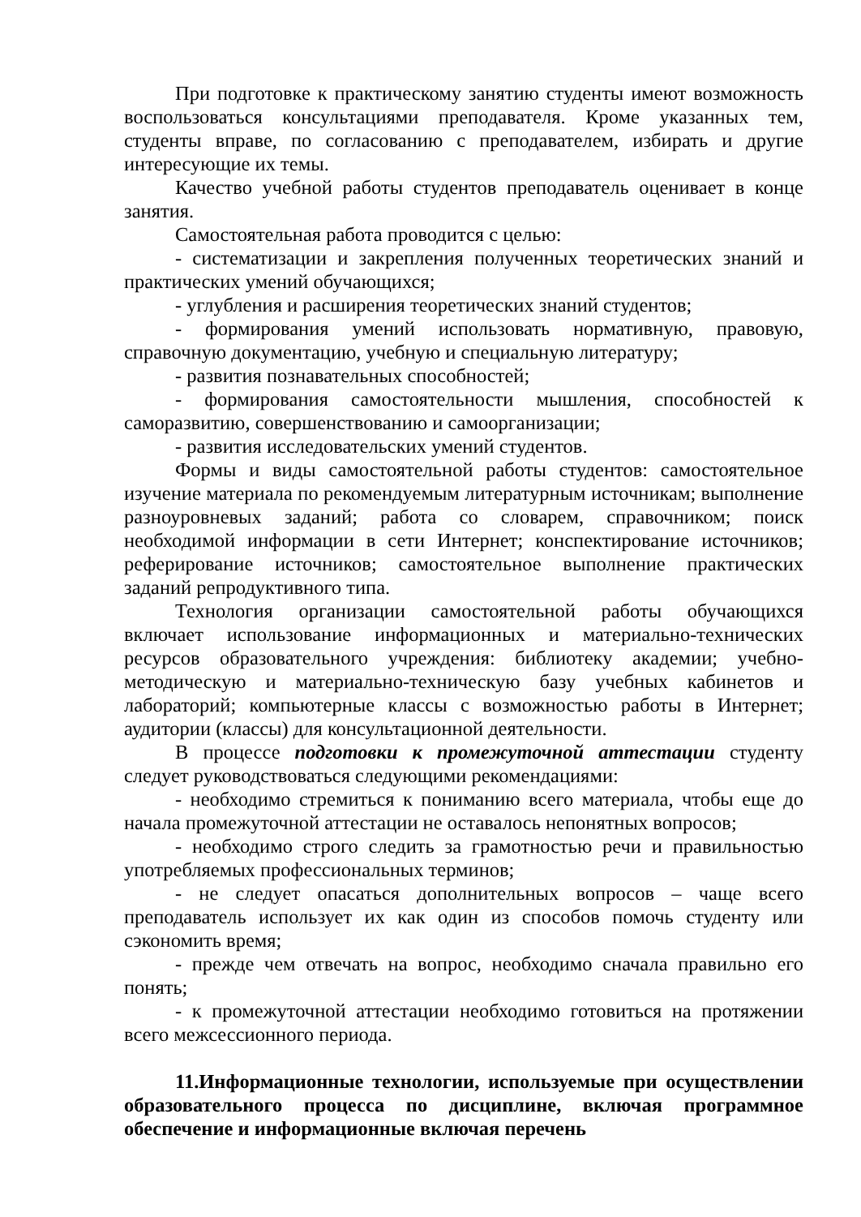При подготовке к практическому занятию студенты имеют возможность воспользоваться консультациями преподавателя. Кроме указанных тем, студенты вправе, по согласованию с преподавателем, избирать и другие интересующие их темы.
Качество учебной работы студентов преподаватель оценивает в конце занятия.
Самостоятельная работа проводится с целью:
- систематизации и закрепления полученных теоретических знаний и практических умений обучающихся;
- углубления и расширения теоретических знаний студентов;
- формирования умений использовать нормативную, правовую, справочную документацию, учебную и специальную литературу;
- развития познавательных способностей;
- формирования самостоятельности мышления, способностей к саморазвитию, совершенствованию и самоорганизации;
- развития исследовательских умений студентов.
Формы и виды самостоятельной работы студентов: самостоятельное изучение материала по рекомендуемым литературным источникам; выполнение разноуровневых заданий; работа со словарем, справочником; поиск необходимой информации в сети Интернет; конспектирование источников; реферирование источников; самостоятельное выполнение практических заданий репродуктивного типа.
Технология организации самостоятельной работы обучающихся включает использование информационных и материально-технических ресурсов образовательного учреждения: библиотеку академии; учебно-методическую и материально-техническую базу учебных кабинетов и лабораторий; компьютерные классы с возможностью работы в Интернет; аудитории (классы) для консультационной деятельности.
В процессе подготовки к промежуточной аттестации студенту следует руководствоваться следующими рекомендациями:
- необходимо стремиться к пониманию всего материала, чтобы еще до начала промежуточной аттестации не оставалось непонятных вопросов;
- необходимо строго следить за грамотностью речи и правильностью употребляемых профессиональных терминов;
- не следует опасаться дополнительных вопросов – чаще всего преподаватель использует их как один из способов помочь студенту или сэкономить время;
- прежде чем отвечать на вопрос, необходимо сначала правильно его понять;
- к промежуточной аттестации необходимо готовиться на протяжении всего межсессионного периода.
11.Информационные технологии, используемые при осуществлении образовательного процесса по дисциплине, включая программное обеспечение и информационные включая перечень